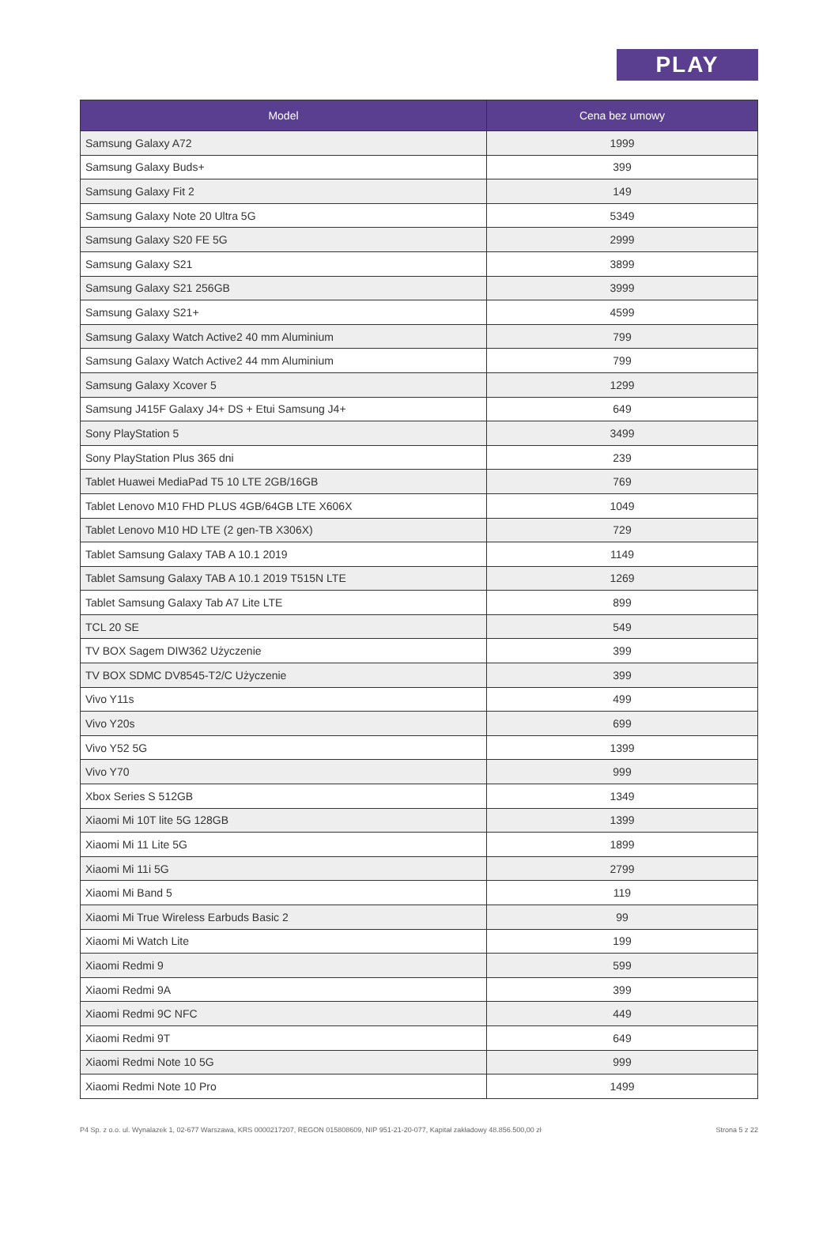PLAY
| Model | Cena bez umowy |
| --- | --- |
| Samsung Galaxy A72 | 1999 |
| Samsung Galaxy Buds+ | 399 |
| Samsung Galaxy Fit 2 | 149 |
| Samsung Galaxy Note 20 Ultra 5G | 5349 |
| Samsung Galaxy S20 FE 5G | 2999 |
| Samsung Galaxy S21 | 3899 |
| Samsung Galaxy S21 256GB | 3999 |
| Samsung Galaxy S21+ | 4599 |
| Samsung Galaxy Watch Active2 40 mm Aluminium | 799 |
| Samsung Galaxy Watch Active2 44 mm Aluminium | 799 |
| Samsung Galaxy Xcover 5 | 1299 |
| Samsung J415F Galaxy J4+ DS + Etui Samsung J4+ | 649 |
| Sony PlayStation 5 | 3499 |
| Sony PlayStation Plus 365 dni | 239 |
| Tablet Huawei MediaPad T5 10 LTE 2GB/16GB | 769 |
| Tablet Lenovo M10 FHD PLUS 4GB/64GB LTE X606X | 1049 |
| Tablet Lenovo M10 HD LTE (2 gen-TB X306X) | 729 |
| Tablet Samsung Galaxy TAB A 10.1 2019 | 1149 |
| Tablet Samsung Galaxy TAB A 10.1 2019 T515N LTE | 1269 |
| Tablet Samsung Galaxy Tab A7 Lite LTE | 899 |
| TCL 20 SE | 549 |
| TV BOX Sagem DIW362 Użyczenie | 399 |
| TV BOX SDMC DV8545-T2/C Użyczenie | 399 |
| Vivo Y11s | 499 |
| Vivo Y20s | 699 |
| Vivo Y52 5G | 1399 |
| Vivo Y70 | 999 |
| Xbox Series S 512GB | 1349 |
| Xiaomi Mi 10T lite 5G 128GB | 1399 |
| Xiaomi Mi 11 Lite 5G | 1899 |
| Xiaomi Mi 11i 5G | 2799 |
| Xiaomi Mi Band 5 | 119 |
| Xiaomi Mi True Wireless Earbuds Basic 2 | 99 |
| Xiaomi Mi Watch Lite | 199 |
| Xiaomi Redmi 9 | 599 |
| Xiaomi Redmi 9A | 399 |
| Xiaomi Redmi 9C NFC | 449 |
| Xiaomi Redmi 9T | 649 |
| Xiaomi Redmi Note 10 5G | 999 |
| Xiaomi Redmi Note 10 Pro | 1499 |
P4 Sp. z o.o. ul. Wynalazek 1, 02-677 Warszawa, KRS 0000217207, REGON 015808609, NIP 951-21-20-077, Kapitał zakładowy 48.856.500,00 zł Strona 5 z 22